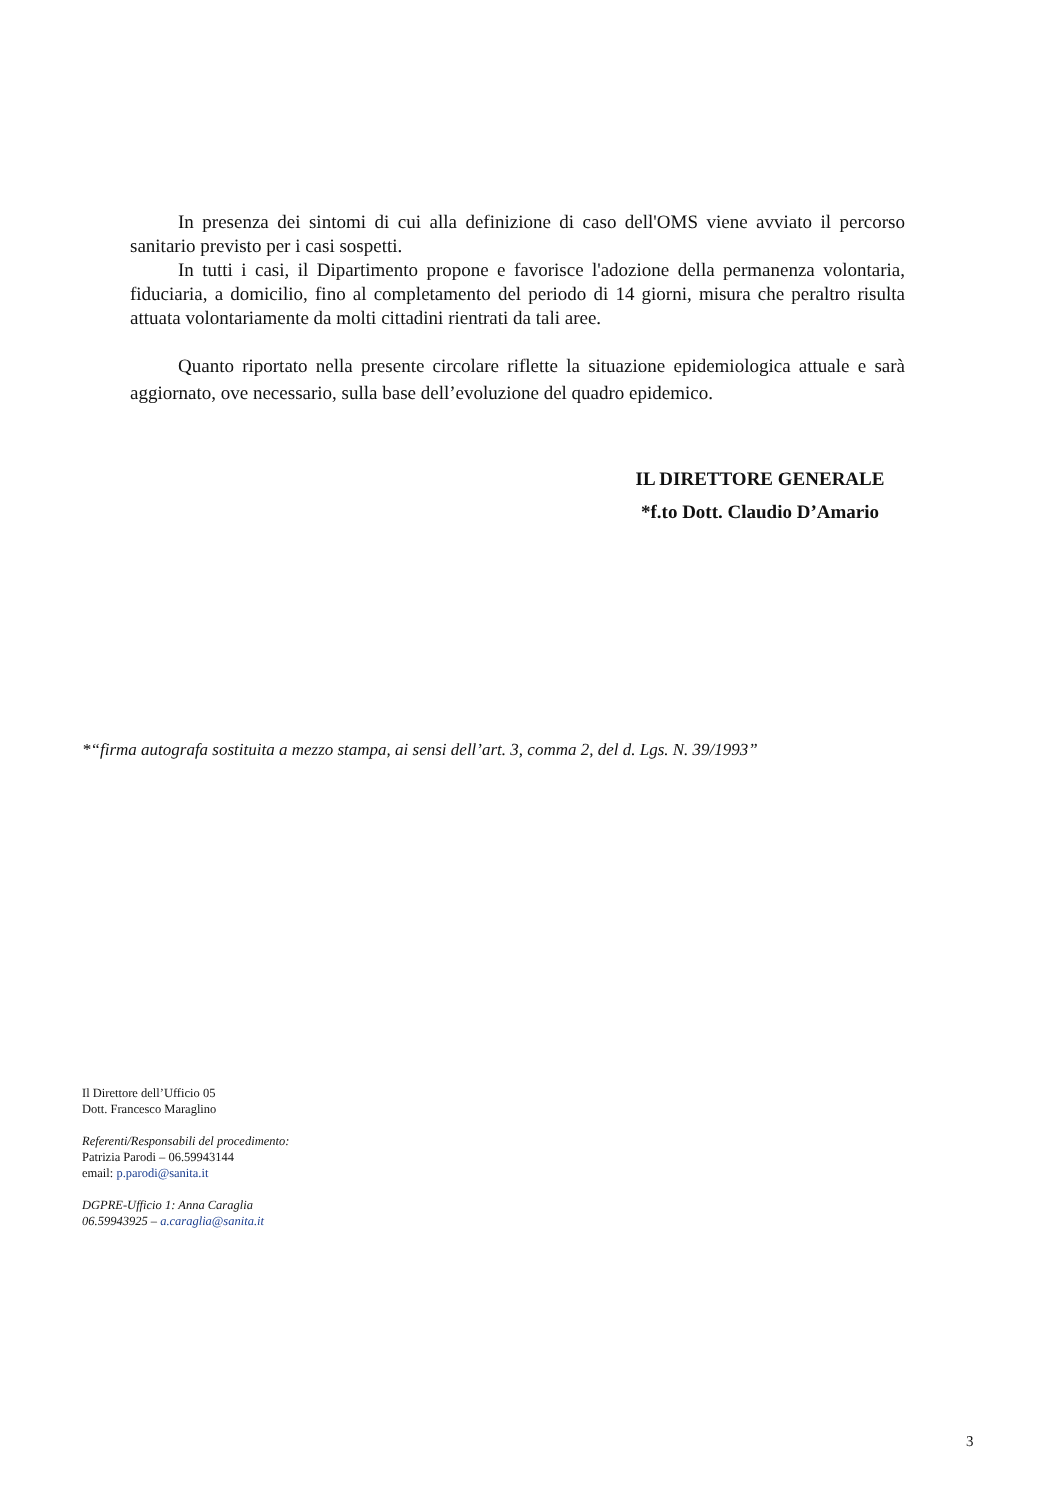In presenza dei sintomi di cui alla definizione di caso dell'OMS viene avviato il percorso sanitario previsto per i casi sospetti.
In tutti i casi, il Dipartimento propone e favorisce l'adozione della permanenza volontaria, fiduciaria, a domicilio, fino al completamento del periodo di 14 giorni, misura che peraltro risulta attuata volontariamente da molti cittadini rientrati da tali aree.
Quanto riportato nella presente circolare riflette la situazione epidemiologica attuale e sarà aggiornato, ove necessario, sulla base dell’evoluzione del quadro epidemico.
IL DIRETTORE GENERALE
*f.to Dott. Claudio D’Amario
*“firma autografa sostituita a mezzo stampa, ai sensi dell’art. 3, comma 2, del d. Lgs. N. 39/1993”
Il Direttore dell’Ufficio 05
Dott. Francesco Maraglino
Referenti/Responsabili del procedimento:
Patrizia Parodi – 06.59943144
email: p.parodi@sanita.it
DGPRE-Ufficio 1: Anna Caraglia
06.59943925 – a.caraglia@sanita.it
3